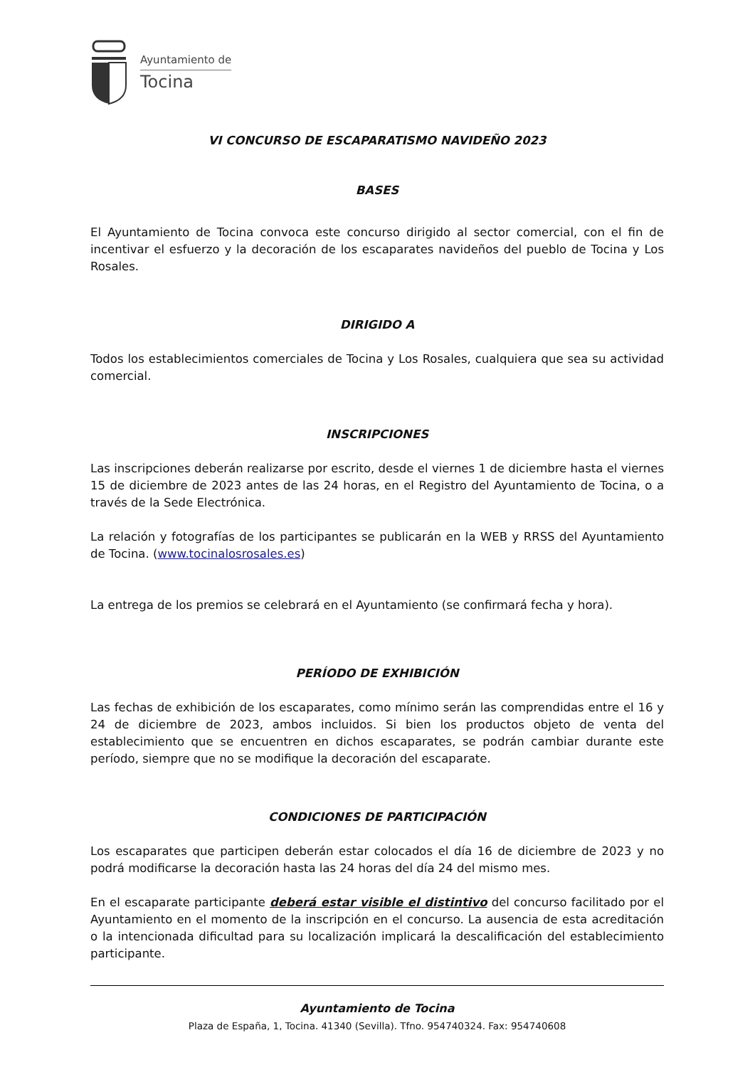Ayuntamiento de
Tocina
VI CONCURSO DE ESCAPARATISMO NAVIDEÑO 2023
BASES
El Ayuntamiento de Tocina convoca este concurso dirigido al sector comercial, con el fin de incentivar el esfuerzo y la decoración de los escaparates navideños del pueblo de Tocina y Los Rosales.
DIRIGIDO A
Todos los establecimientos comerciales de Tocina y Los Rosales, cualquiera que sea su actividad comercial.
INSCRIPCIONES
Las inscripciones deberán realizarse por escrito, desde el viernes 1 de diciembre hasta el viernes 15 de diciembre de 2023 antes de las 24 horas, en el Registro del Ayuntamiento de Tocina, o a través de la Sede Electrónica.
La relación y fotografías de los participantes se publicarán en la WEB y RRSS del Ayuntamiento de Tocina. (www.tocinalosrosales.es)
La entrega de los premios se celebrará en el Ayuntamiento (se confirmará fecha y hora).
PERÍODO DE EXHIBICIÓN
Las fechas de exhibición de los escaparates, como mínimo serán las comprendidas entre el 16 y 24 de diciembre de 2023, ambos incluidos. Si bien los productos objeto de venta del establecimiento que se encuentren en dichos escaparates, se podrán cambiar durante este período, siempre que no se modifique la decoración del escaparate.
CONDICIONES DE PARTICIPACIÓN
Los escaparates que participen deberán estar colocados el día 16 de diciembre de 2023 y no podrá modificarse la decoración hasta las 24 horas del día 24 del mismo mes.
En el escaparate participante deberá estar visible el distintivo del concurso facilitado por el Ayuntamiento en el momento de la inscripción en el concurso. La ausencia de esta acreditación o la intencionada dificultad para su localización implicará la descalificación del establecimiento participante.
Ayuntamiento de Tocina
Plaza de España, 1, Tocina. 41340 (Sevilla). Tfno. 954740324. Fax: 954740608